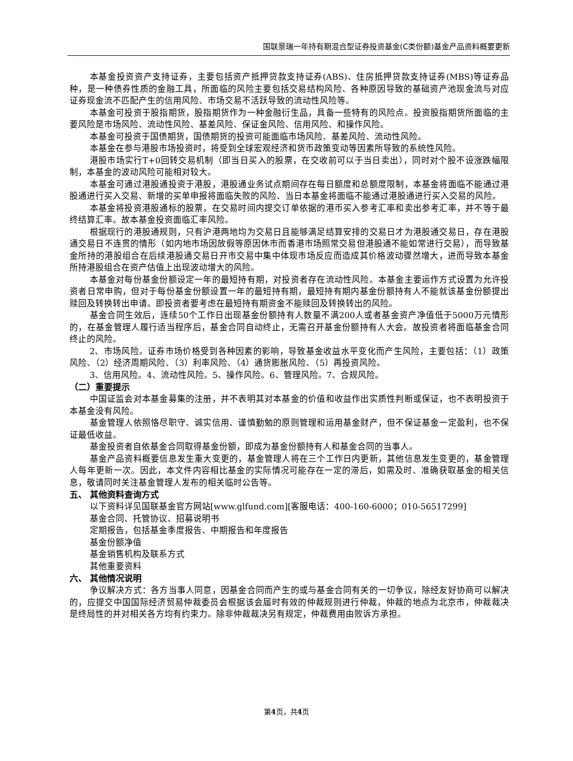国联景瑞一年持有期混合型证券投资基金(C类份额)基金产品资料概要更新
本基金投资资产支持证券，主要包括资产抵押贷款支持证券(ABS)、住房抵押贷款支持证券(MBS)等证券品种，是一种债券性质的金融工具，所面临的风险主要包括交易结构风险、各种原因导致的基础资产池现金流与对应证券现金流不匹配产生的信用风险、市场交易不活跃导致的流动性风险等。
本基金可投资于股指期货，股指期货作为一种金融衍生品，具备一些特有的风险点。投资股指期货所面临的主要风险是市场风险、流动性风险、基差风险、保证金风险、信用风险、和操作风险。
本基金可投资于国债期货，国债期货的投资可能面临市场风险、基差风险、流动性风险。
本基金在参与港股市场投资时，将受到全球宏观经济和货币政策变动等因素所导致的系统性风险。
港股市场实行T+0回转交易机制（即当日买入的股票，在交收前可以于当日卖出），同时对个股不设涨跌幅限制，本基金的波动风险可能相对较大。
本基金可通过港股通投资于港股，港股通业务试点期间存在每日额度和总额度限制，本基金将面临不能通过港股通进行买入交易、新增的买单申报将面临失败的风险、当日本基金将面临不能通过港股通进行买入交易的风险。
本基金将投资港股通标的股票，在交易时间内提交订单依据的港币买入参考汇率和卖出参考汇率，并不等于最终结算汇率。故本基金投资面临汇率风险。
根据现行的港股通规则，只有沪港两地均为交易日且能够满足结算安排的交易日才为港股通交易日，存在港股通交易日不连贯的情形（如内地市场因放假等原因休市而香港市场照常交易但港股通不能如常进行交易），而导致基金所持的港股组合在后续港股通交易日开市交易中集中体现市场反应而造成其价格波动骤然增大，进而导致本基金所持港股组合在资产估值上出现波动增大的风险。
本基金对每份基金份额设定一年的最短持有期，对投资者存在流动性风险。本基金主要运作方式设置为允许投资者日常申购，但对于每份基金份额设置一年的最短持有期，最短持有期内基金份额持有人不能就该基金份额提出赎回及转换转出申请。即投资者要考虑在最短持有期资金不能赎回及转换转出的风险。
基金合同生效后，连续50个工作日出现基金份额持有人数量不满200人或者基金资产净值低于5000万元情形的，在基金管理人履行适当程序后，基金合同自动终止，无需召开基金份额持有人大会。故投资者将面临基金合同终止的风险。
2、市场风险。证券市场价格受到各种因素的影响，导致基金收益水平变化而产生风险，主要包括：（1）政策风险、（2）经济周期风险、（3）利率风险、（4）通货膨胀风险、（5）再投资风险。
3、信用风险。4、流动性风险。5、操作风险。6、管理风险。7、合规风险。
（二）重要提示
中国证监会对本基金募集的注册，并不表明其对本基金的价值和收益作出实质性判断或保证，也不表明投资于本基金没有风险。
基金管理人依照恪尽职守、诚实信用、谨慎勤勉的原则管理和运用基金财产，但不保证基金一定盈利，也不保证最低收益。
基金投资者自依基金合同取得基金份额，即成为基金份额持有人和基金合同的当事人。
基金产品资料概要信息发生重大变更的，基金管理人将在三个工作日内更新，其他信息发生变更的，基金管理人每年更新一次。因此，本文件内容相比基金的实际情况可能存在一定的滞后，如需及时、准确获取基金的相关信息，敬请同时关注基金管理人发布的相关临时公告等。
五、 其他资料查询方式
以下资料详见国联基金官方网站[www.glfund.com][客服电话：400-160-6000；010-56517299]
基金合同、托管协议、招募说明书
定期报告，包括基金季度报告、中期报告和年度报告
基金份额净值
基金销售机构及联系方式
其他重要资料
六、 其他情况说明
争议解决方式：各方当事人同意，因基金合同而产生的或与基金合同有关的一切争议，除经友好协商可以解决的，应提交中国国际经济贸易仲裁委员会根据该会届时有效的仲裁规则进行仲裁，仲裁的地点为北京市，仲裁裁决是终局性的并对相关各方均有约束力。除非仲裁裁决另有规定，仲裁费用由败诉方承担。
第4页，共4页